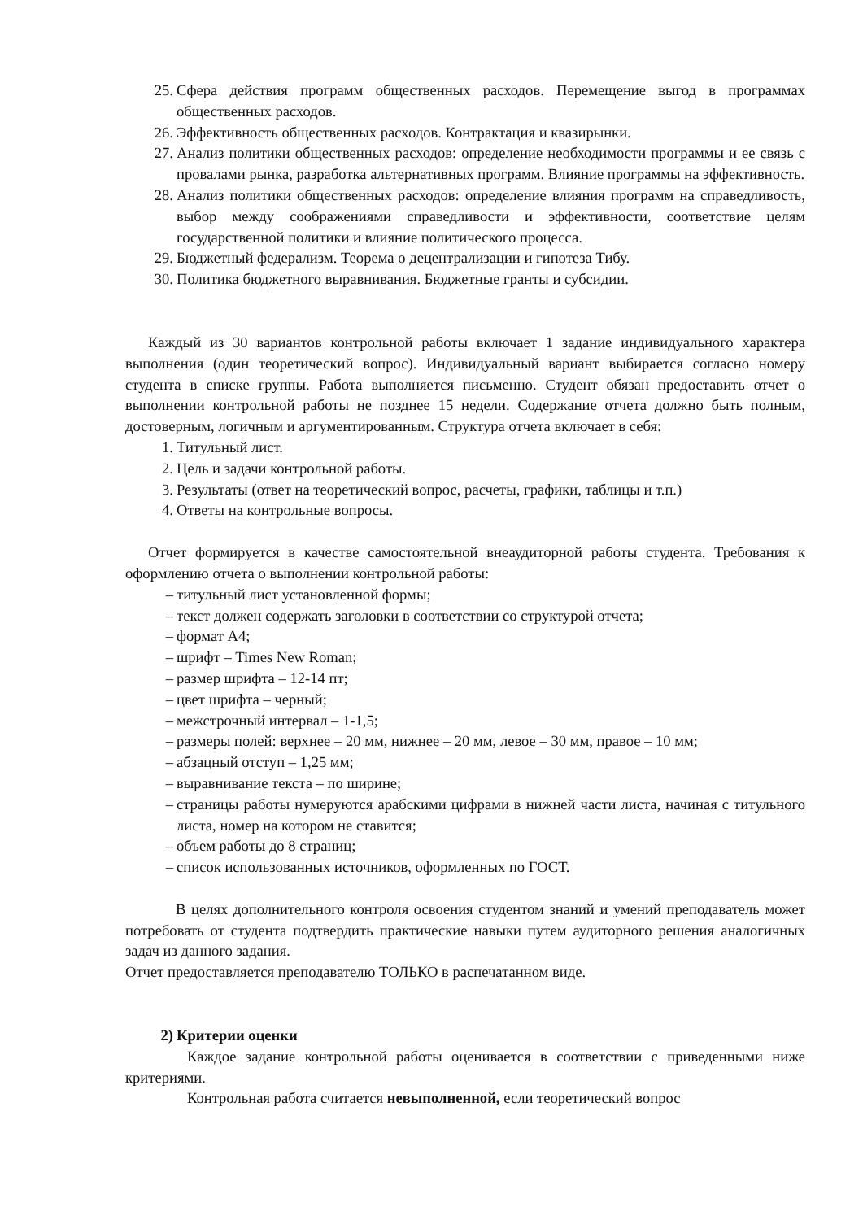25. Сфера действия программ общественных расходов. Перемещение выгод в программах общественных расходов.
26. Эффективность общественных расходов. Контрактация и квазирынки.
27. Анализ политики общественных расходов: определение необходимости программы и ее связь с провалами рынка, разработка альтернативных программ. Влияние программы на эффективность.
28. Анализ политики общественных расходов: определение влияния программ на справедливость, выбор между соображениями справедливости и эффективности, соответствие целям государственной политики и влияние политического процесса.
29. Бюджетный федерализм. Теорема о децентрализации и гипотеза Тибу.
30. Политика бюджетного выравнивания. Бюджетные гранты и субсидии.
Каждый из 30 вариантов контрольной работы включает 1 задание индивидуального характера выполнения (один теоретический вопрос). Индивидуальный вариант выбирается согласно номеру студента в списке группы. Работа выполняется письменно. Студент обязан предоставить отчет о выполнении контрольной работы не позднее 15 недели. Содержание отчета должно быть полным, достоверным, логичным и аргументированным. Структура отчета включает в себя:
1. Титульный лист.
2. Цель и задачи контрольной работы.
3. Результаты (ответ на теоретический вопрос, расчеты, графики, таблицы и т.п.)
4. Ответы на контрольные вопросы.
Отчет формируется в качестве самостоятельной внеаудиторной работы студента. Требования к оформлению отчета о выполнении контрольной работы:
– титульный лист установленной формы;
– текст должен содержать заголовки в соответствии со структурой отчета;
– формат А4;
– шрифт – Times New Roman;
– размер шрифта – 12-14 пт;
– цвет шрифта – черный;
– межстрочный интервал – 1-1,5;
– размеры полей: верхнее – 20 мм, нижнее – 20 мм, левое – 30 мм, правое – 10 мм;
– абзацный отступ – 1,25 мм;
– выравнивание текста – по ширине;
– страницы работы нумеруются арабскими цифрами в нижней части листа, начиная с титульного листа, номер на котором не ставится;
– объем работы до 8 страниц;
– список использованных источников, оформленных по ГОСТ.
В целях дополнительного контроля освоения студентом знаний и умений преподаватель может потребовать от студента подтвердить практические навыки путем аудиторного решения аналогичных задач из данного задания.
Отчет предоставляется преподавателю ТОЛЬКО в распечатанном виде.
2) Критерии оценки
Каждое задание контрольной работы оценивается в соответствии с приведенными ниже критериями.
Контрольная работа считается невыполненной, если теоретический вопрос